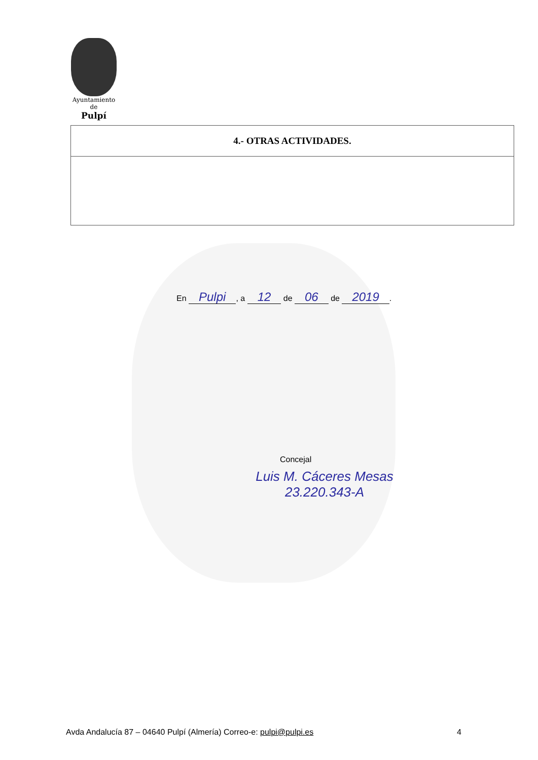Ayuntamiento
de
Pulpí
| 4.- OTRAS ACTIVIDADES. |
| --- |
En Pulpi, a 12 de 06 de 2019.
Concejal
Luis M. Cáceres Mesas
23.220.343-A
Avda Andalucía 87 – 04640 Pulpí (Almería) Correo-e: pulpi@pulpi.es 4